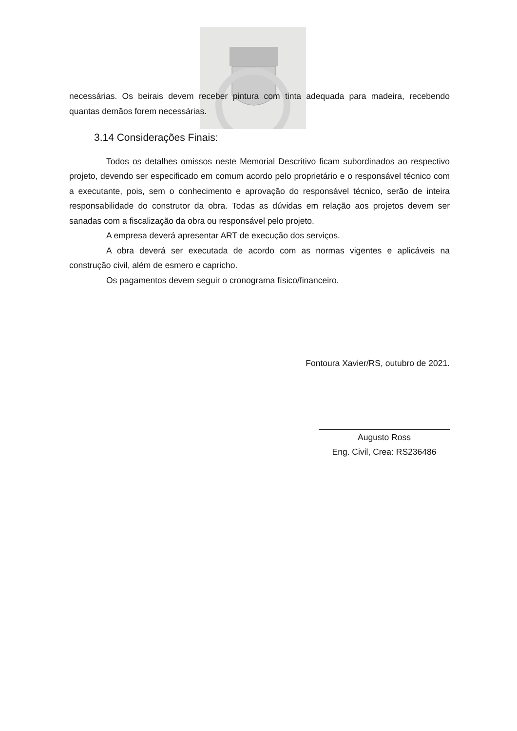necessárias. Os beirais devem receber pintura com tinta adequada para madeira, recebendo quantas demãos forem necessárias.
3.14 Considerações Finais:
Todos os detalhes omissos neste Memorial Descritivo ficam subordinados ao respectivo projeto, devendo ser especificado em comum acordo pelo proprietário e o responsável técnico com a executante, pois, sem o conhecimento e aprovação do responsável técnico, serão de inteira responsabilidade do construtor da obra. Todas as dúvidas em relação aos projetos devem ser sanadas com a fiscalização da obra ou responsável pelo projeto.
A empresa deverá apresentar ART de execução dos serviços.
A obra deverá ser executada de acordo com as normas vigentes e aplicáveis na construção civil, além de esmero e capricho.
Os pagamentos devem seguir o cronograma físico/financeiro.
Fontoura Xavier/RS, outubro de 2021.
Augusto Ross
Eng. Civil, Crea: RS236486